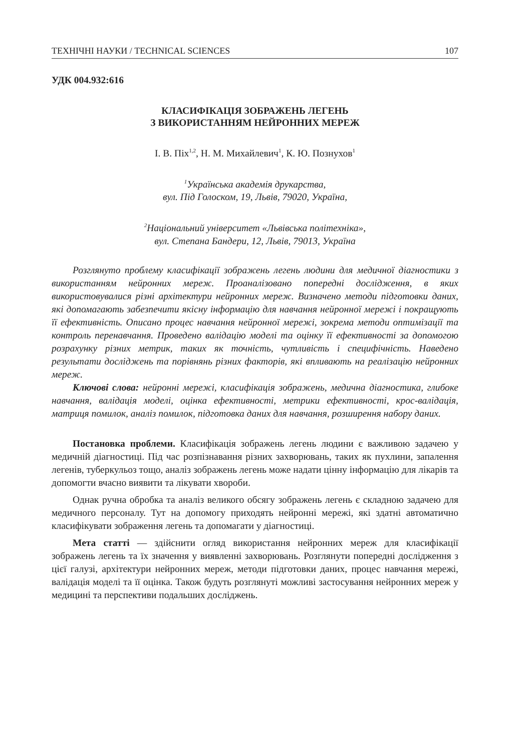ТЕХНІЧНІ НАУКИ / TECHNICAL SCIENCES 107
УДК 004.932:616
КЛАСИФІКАЦІЯ ЗОБРАЖЕНЬ ЛЕГЕНЬ
З ВИКОРИСТАННЯМ НЕЙРОННИХ МЕРЕЖ
І. В. Піх<sup>1,2</sup>, Н. М. Михайлевич<sup>1</sup>, К. Ю. Познухов<sup>1</sup>
<sup>1</sup> Українська академія друкарства,
вул. Під Голоском, 19, Львів, 79020, Україна,
<sup>2</sup> Національний університет «Львівська політехніка»,
вул. Степана Бандери, 12, Львів, 79013, Україна
Розглянуто проблему класифікації зображень легень людини для медичної діагностики з використанням нейронних мереж. Проаналізовано попередні дослідження, в яких використовувалися різні архітектури нейронних мереж. Визначено методи підготовки даних, які допомагають забезпечити якісну інформацію для навчання нейронної мережі і покращують її ефективність. Описано процес навчання нейронної мережі, зокрема методи оптимізації та контроль перенавчання. Проведено валідацію моделі та оцінку її ефективності за допомогою розрахунку різних метрик, таких як точність, чутливість і специфічність. Наведено результати досліджень та порівнянь різних факторів, які впливають на реалізацію нейронних мереж.
Ключові слова: нейронні мережі, класифікація зображень, медична діагностика, глибоке навчання, валідація моделі, оцінка ефективності, метрики ефективності, крос-валідація, матриця помилок, аналіз помилок, підготовка даних для навчання, розширення набору даних.
Постановка проблеми. Класифікація зображень легень людини є важливою задачею у медичній діагностиці. Під час розпізнавання різних захворювань, таких як пухлини, запалення легенів, туберкульоз тощо, аналіз зображень легень може надати цінну інформацію для лікарів та допомогти вчасно виявити та лікувати хвороби.
Однак ручна обробка та аналіз великого обсягу зображень легень є складною задачею для медичного персоналу. Тут на допомогу приходять нейронні мережі, які здатні автоматично класифікувати зображення легень та допомагати у діагностиці.
Мета статті — здійснити огляд використання нейронних мереж для класифікації зображень легень та їх значення у виявленні захворювань. Розглянути попередні дослідження з цієї галузі, архітектури нейронних мереж, методи підготовки даних, процес навчання мережі, валідація моделі та її оцінка. Також будуть розглянуті можливі застосування нейронних мереж у медицині та перспективи подальших досліджень.